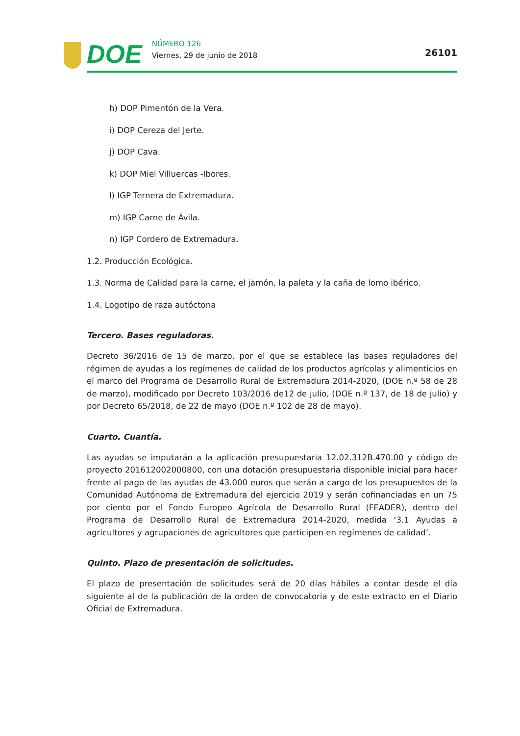DOE
NÚMERO 126
Viernes, 29 de junio de 2018
26101
h) DOP Pimentón de la Vera.
i) DOP Cereza del Jerte.
j) DOP Cava.
k) DOP Miel Villuercas -Ibores.
l) IGP Ternera de Extremadura.
m) IGP Carne de Ávila.
n) IGP Cordero de Extremadura.
1.2. Producción Ecológica.
1.3. Norma de Calidad para la carne, el jamón, la paleta y la caña de lomo ibérico.
1.4. Logotipo de raza autóctona
Tercero. Bases reguladoras.
Decreto 36/2016 de 15 de marzo, por el que se establece las bases reguladores del régimen de ayudas a los regímenes de calidad de los productos agrícolas y alimenticios en el marco del Programa de Desarrollo Rural de Extremadura 2014-2020, (DOE n.º 58 de 28 de marzo), modificado por Decreto 103/2016 de12 de julio, (DOE n.º 137, de 18 de julio) y por Decreto 65/2018, de 22 de mayo (DOE n.º 102 de 28 de mayo).
Cuarto. Cuantía.
Las ayudas se imputarán a la aplicación presupuestaria 12.02.312B.470.00 y código de proyecto 201612002000800, con una dotación presupuestaria disponible inicial para hacer frente al pago de las ayudas de 43.000 euros que serán a cargo de los presupuestos de la Comunidad Autónoma de Extremadura del ejercicio 2019 y serán cofinanciadas en un 75 por ciento por el Fondo Europeo Agrícola de Desarrollo Rural (FEADER), dentro del Programa de Desarrollo Rural de Extremadura 2014-2020, medida ‘3.1 Ayudas a agricultores y agrupaciones de agricultores que participen en regímenes de calidad’.
Quinto. Plazo de presentación de solicitudes.
El plazo de presentación de solicitudes será de 20 días hábiles a contar desde el día siguiente al de la publicación de la orden de convocatoria y de este extracto en el Diario Oficial de Extremadura.